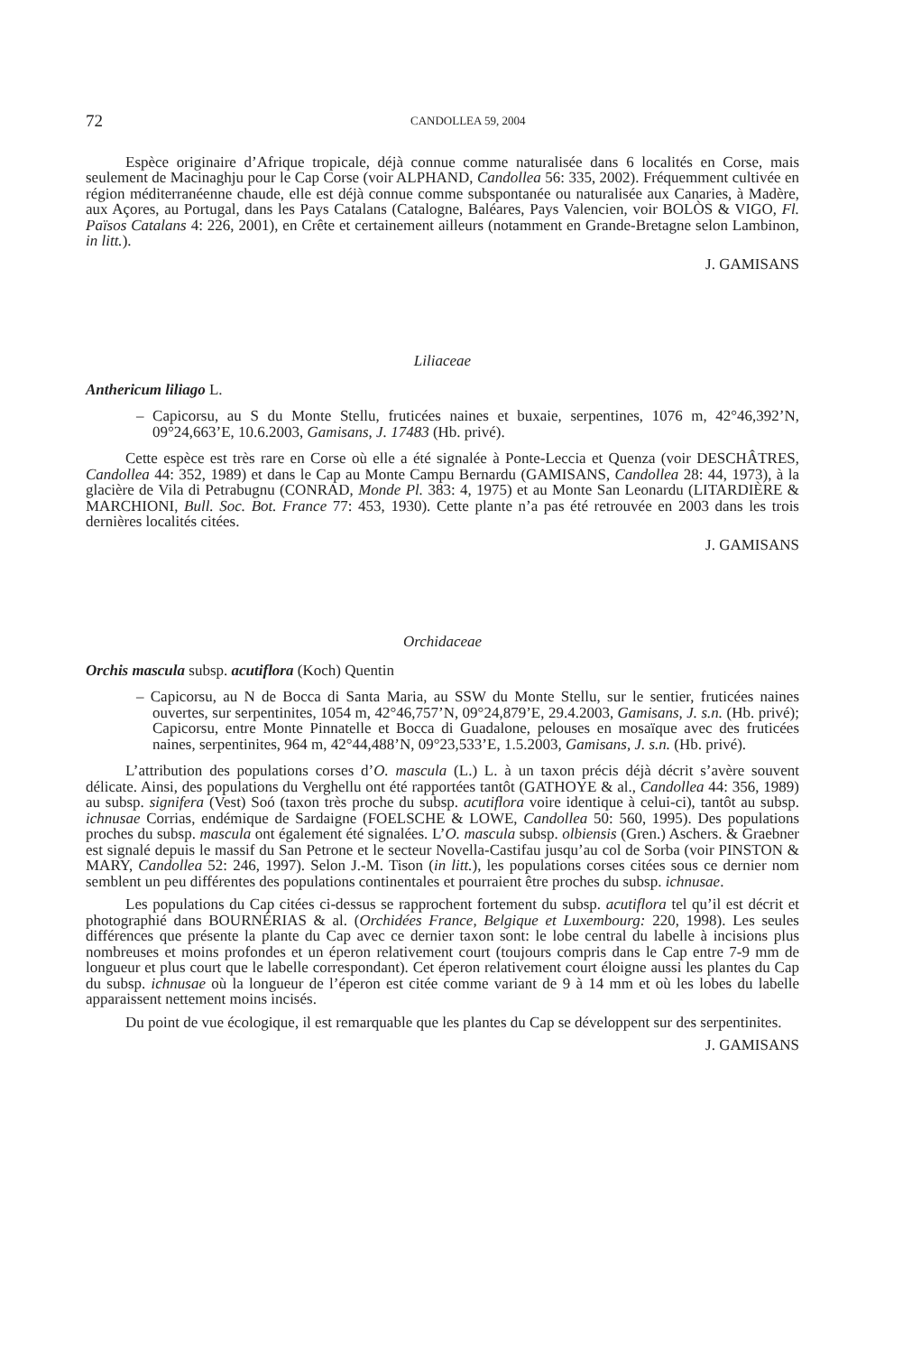72 CANDOLLEA 59, 2004
Espèce originaire d’Afrique tropicale, déjà connue comme naturalisée dans 6 localités en Corse, mais seulement de Macinaghju pour le Cap Corse (voir ALPHAND, Candollea 56: 335, 2002). Fréquemment cultivée en région méditerranéenne chaude, elle est déjà connue comme subspontanée ou naturalisée aux Canaries, à Madère, aux Açores, au Portugal, dans les Pays Catalans (Catalogne, Baléares, Pays Valencien, voir BOLÒS & VIGO, Fl. Països Catalans 4: 226, 2001), en Crête et certainement ailleurs (notamment en Grande-Bretagne selon Lambinon, in litt.).
J. GAMISANS
Liliaceae
Anthericum liliago L.
– Capicorsu, au S du Monte Stellu, fruticées naines et buxaie, serpentines, 1076 m, 42°46,392’N, 09°24,663’E, 10.6.2003, Gamisans, J. 17483 (Hb. privé).
Cette espèce est très rare en Corse où elle a été signalée à Ponte-Leccia et Quenza (voir DESCHÂTRES, Candollea 44: 352, 1989) et dans le Cap au Monte Campu Bernardu (GAMI­SANS, Candollea 28: 44, 1973), à la glacière de Vila di Petrabugnu (CONRAD, Monde Pl. 383: 4, 1975) et au Monte San Leonardu (LITARDIÈRE & MARCHIONI, Bull. Soc. Bot. France 77: 453, 1930). Cette plante n’a pas été retrouvée en 2003 dans les trois dernières localités citées.
J. GAMISANS
Orchidaceae
Orchis mascula subsp. acutiflora (Koch) Quentin
– Capicorsu, au N de Bocca di Santa Maria, au SSW du Monte Stellu, sur le sentier, fruticées naines ouvertes, sur serpentinites, 1054 m, 42°46,757’N, 09°24,879’E, 29.4.2003, Gamisans, J. s.n. (Hb. privé); Capicorsu, entre Monte Pinnatelle et Bocca di Guadalone, pelouses en mosaïque avec des fruticées naines, serpentinites, 964 m, 42°44,488’N, 09°23,533’E, 1.5.2003, Gamisans, J. s.n. (Hb. privé).
L’attribution des populations corses d’O. mascula (L.) L. à un taxon précis déjà décrit s’avère souvent délicate. Ainsi, des populations du Verghellu ont été rapportées tantôt (GATHOYE & al., Candollea 44: 356, 1989) au subsp. signifera (Vest) Soó (taxon très proche du subsp. acutiflora voire identique à celui-ci), tantôt au subsp. ichnusae Corrias, endémique de Sardaigne (FOELSCHE & LOWE, Candollea 50: 560, 1995). Des populations proches du subsp. mascula ont également été signalées. L’O. mascula subsp. olbiensis (Gren.) Aschers. & Graebner est signalé depuis le massif du San Petrone et le secteur Novella-Castifau jusqu’au col de Sorba (voir PINSTON & MARY, Candollea 52: 246, 1997). Selon J.-M. Tison (in litt.), les populations corses citées sous ce dernier nom semblent un peu différentes des populations continentales et pourraient être proches du subsp. ichnusae.
Les populations du Cap citées ci-dessus se rapprochent fortement du subsp. acutiflora tel qu’il est décrit et photographié dans BOURNÉRIAS & al. (Orchidées France, Belgique et Luxembourg: 220, 1998). Les seules différences que présente la plante du Cap avec ce dernier taxon sont: le lobe central du labelle à incisions plus nombreuses et moins profondes et un éperon relativement court (toujours compris dans le Cap entre 7-9 mm de longueur et plus court que le labelle correspondant). Cet éperon relativement court éloigne aussi les plantes du Cap du subsp. ichnusae où la longueur de l’éperon est citée comme variant de 9 à 14 mm et où les lobes du labelle apparaissent nettement moins incisés.
Du point de vue écologique, il est remarquable que les plantes du Cap se développent sur des serpentinites.
J. GAMISANS